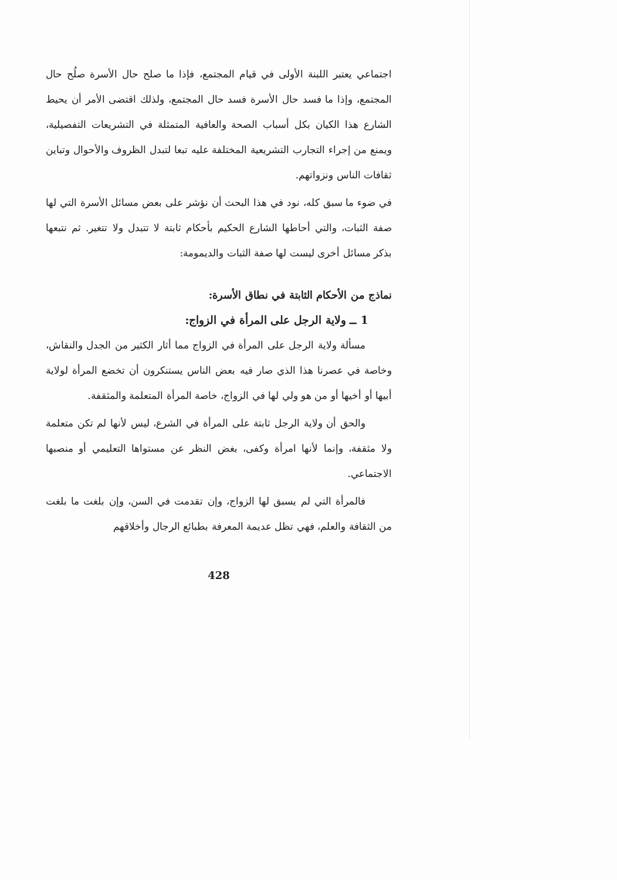اجتماعي يعتبر اللبنة الأولى في قيام المجتمع، فإذا ما صلح حال الأسرة صلُح حال المجتمع، وإذا ما فسد حال الأسرة فسد حال المجتمع، ولذلك اقتضى الأمر أن يحيط الشارع هذا الكيان بكل أسباب الصحة والعافية المتمثلة في التشريعات التفصيلية، ويمنع من إجراء التجارب التشريعية المختلفة عليه تبعا لتبدل الظروف والأحوال وتباين ثقافات الناس ونزواتهم.
في ضوء ما سبق كله، نود في هذا البحث أن نؤشر على بعض مسائل الأسرة التي لها صفة الثبات، والتي أحاطها الشارع الحكيم بأحكام ثابتة لا تتبدل ولا تتغير. ثم نتبعها بذكر مسائل أخرى ليست لها صفة الثبات والديمومة:
نماذج من الأحكام الثابتة في نطاق الأسرة:
1 ــ ولاية الرجل على المرأة في الزواج:
مسألة ولاية الرجل على المرأة في الزواج مما أثار الكثير من الجدل والنقاش، وخاصة في عصرنا هذا الذي صار فيه بعض الناس يستنكرون أن تخضع المرأة لولاية أبيها أو أخيها أو من هو ولي لها في الزواج، خاصة المرأة المتعلمة والمثقفة.
والحق أن ولاية الرجل ثابتة على المرأة في الشرع، ليس لأنها لم تكن متعلمة ولا مثقفة، وإنما لأنها امرأة وكفى، بغض النظر عن مستواها التعليمي أو منصبها الاجتماعي.
فالمرأة التي لم يسبق لها الزواج، وإن تقدمت في السن، وإن بلغت ما بلغت من الثقافة والعلم، فهي تظل عديمة المعرفة بطبائع الرجال وأخلاقهم
428